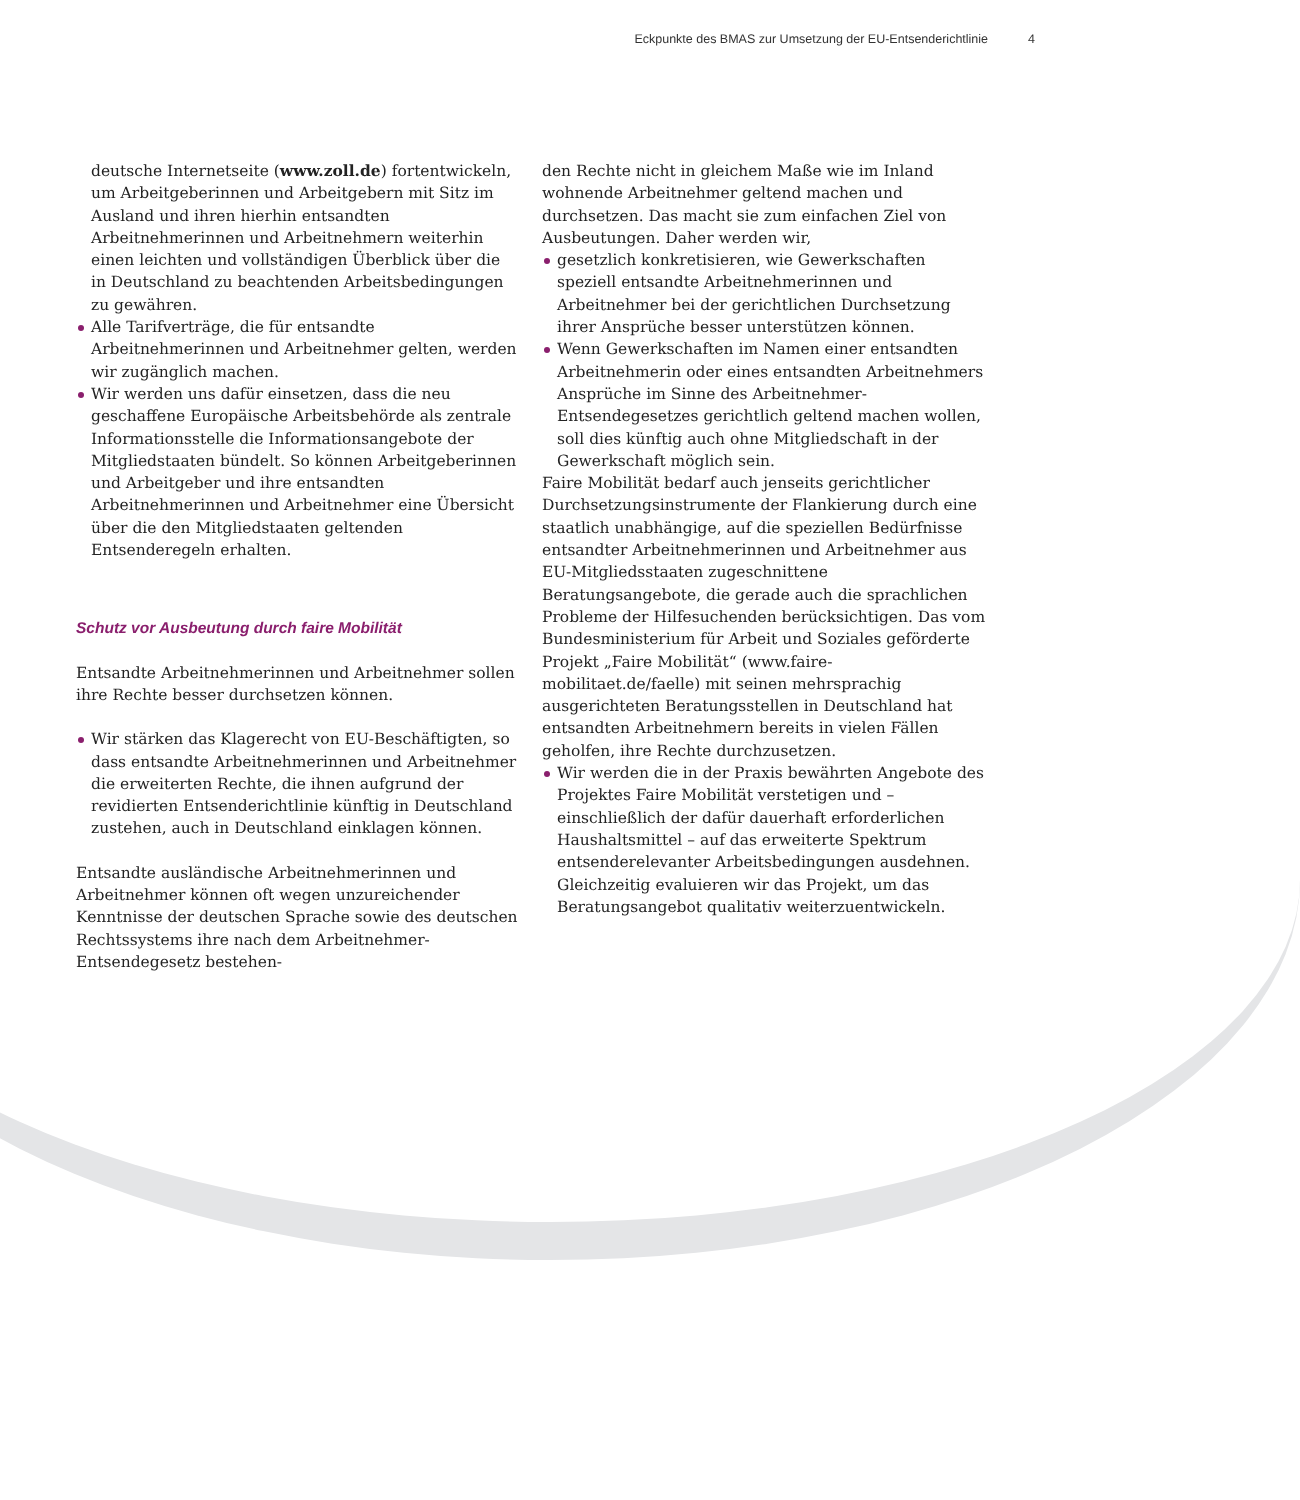Eckpunkte des BMAS zur Umsetzung der EU-Entsenderichtlinie 4
deutsche Internetseite (www.zoll.de) fortentwickeln, um Arbeitgeberinnen und Arbeitgebern mit Sitz im Ausland und ihren hierhin entsandten Arbeitnehmerinnen und Arbeitnehmern weiterhin einen leichten und vollständigen Überblick über die in Deutschland zu beachtenden Arbeitsbedingungen zu gewähren.
Alle Tarifverträge, die für entsandte Arbeitnehmerinnen und Arbeitnehmer gelten, werden wir zugänglich machen.
Wir werden uns dafür einsetzen, dass die neu geschaffene Europäische Arbeitsbehörde als zentrale Informationsstelle die Informationsangebote der Mitgliedstaaten bündelt. So können Arbeitgeberinnen und Arbeitgeber und ihre entsandten Arbeitnehmerinnen und Arbeitnehmer eine Übersicht über die den Mitgliedstaaten geltenden Entsenderegeln erhalten.
Schutz vor Ausbeutung durch faire Mobilität
Entsandte Arbeitnehmerinnen und Arbeitnehmer sollen ihre Rechte besser durchsetzen können.
Wir stärken das Klagerecht von EU-Beschäftigten, so dass entsandte Arbeitnehmerinnen und Arbeitnehmer die erweiterten Rechte, die ihnen aufgrund der revidierten Entsenderichtlinie künftig in Deutschland zustehen, auch in Deutschland einklagen können.
Entsandte ausländische Arbeitnehmerinnen und Arbeitnehmer können oft wegen unzureichender Kenntnisse der deutschen Sprache sowie des deutschen Rechtssystems ihre nach dem Arbeitnehmer-Entsendegesetz bestehen-
den Rechte nicht in gleichem Maße wie im Inland wohnende Arbeitnehmer geltend machen und durchsetzen. Das macht sie zum einfachen Ziel von Ausbeutungen. Daher werden wir,
gesetzlich konkretisieren, wie Gewerkschaften speziell entsandte Arbeitnehmerinnen und Arbeitnehmer bei der gerichtlichen Durchsetzung ihrer Ansprüche besser unterstützen können.
Wenn Gewerkschaften im Namen einer entsandten Arbeitnehmerin oder eines entsandten Arbeitnehmers Ansprüche im Sinne des Arbeitnehmer-Entsendegesetzes gerichtlich geltend machen wollen, soll dies künftig auch ohne Mitgliedschaft in der Gewerkschaft möglich sein.
Faire Mobilität bedarf auch jenseits gerichtlicher Durchsetzungsinstrumente der Flankierung durch eine staatlich unabhängige, auf die speziellen Bedürfnisse entsandter Arbeitnehmerinnen und Arbeitnehmer aus EU-Mitgliedsstaaten zugeschnittene Beratungsangebote, die gerade auch die sprachlichen Probleme der Hilfesuchenden berücksichtigen. Das vom Bundesministerium für Arbeit und Soziales geförderte Projekt „Faire Mobilität“ (www.faire-mobilitaet.de/faelle) mit seinen mehrsprachig ausgerichteten Beratungsstellen in Deutschland hat entsandten Arbeitnehmern bereits in vielen Fällen geholfen, ihre Rechte durchzusetzen.
Wir werden die in der Praxis bewährten Angebote des Projektes Faire Mobilität verstetigen und – einschließlich der dafür dauerhaft erforderlichen Haushaltsmittel – auf das erweiterte Spektrum entsenderelevanter Arbeitsbedingungen ausdehnen. Gleichzeitig evaluieren wir das Projekt, um das Beratungsangebot qualitativ weiterzuentwickeln.